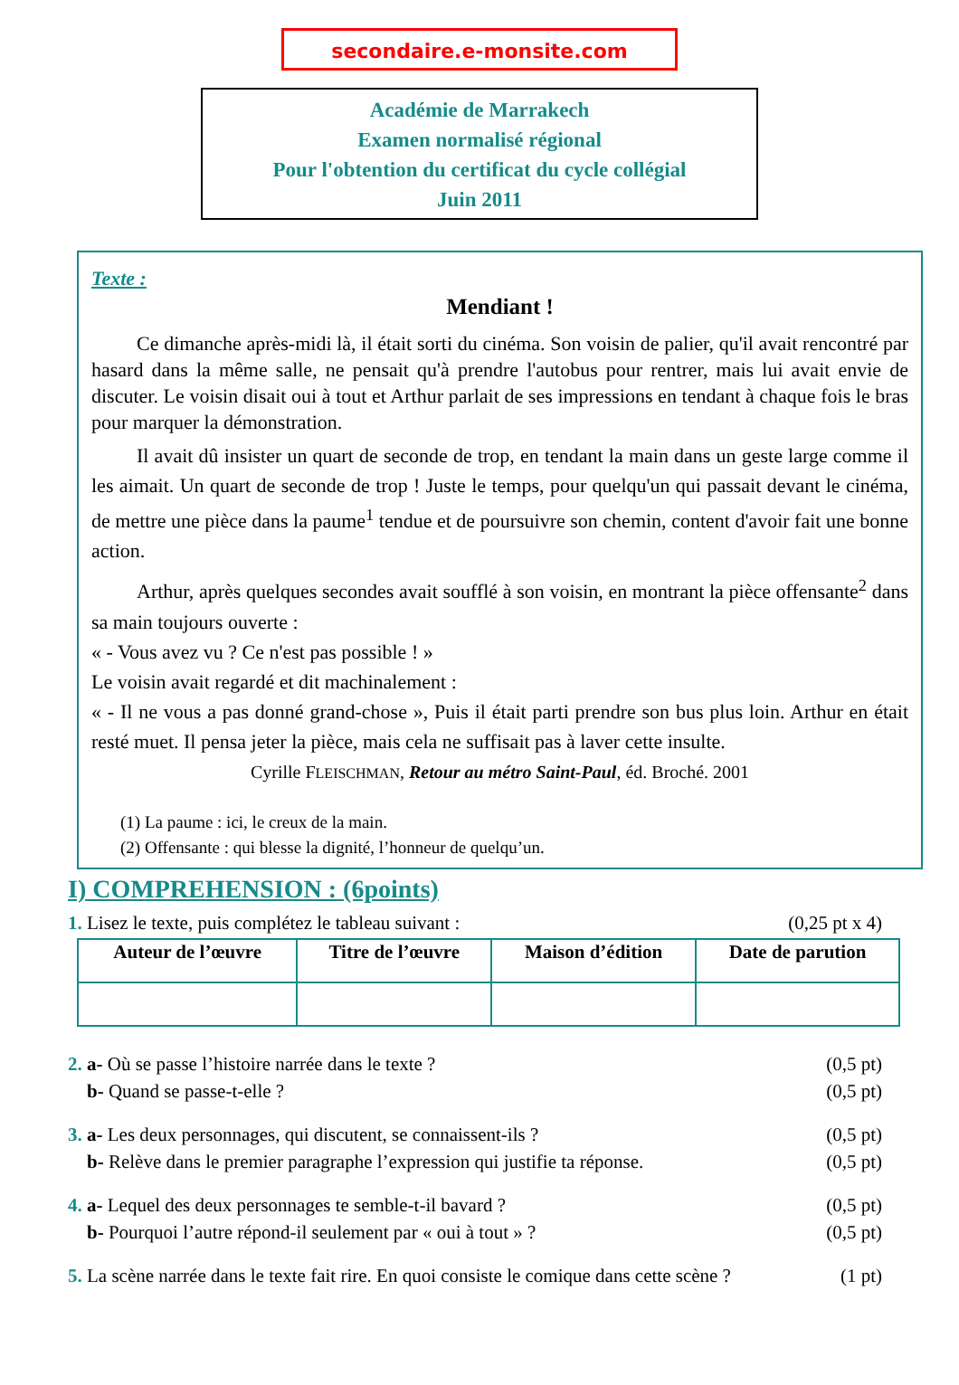secondaire.e-monsite.com
Académie de Marrakech
Examen normalisé régional
Pour l'obtention du certificat du cycle collégial
Juin 2011
Texte :
Mendiant !
Ce dimanche après-midi là, il était sorti du cinéma. Son voisin de palier, qu'il avait rencontré par hasard dans la même salle, ne pensait qu'à prendre l'autobus pour rentrer, mais lui avait envie de discuter. Le voisin disait oui à tout et Arthur parlait de ses impressions en tendant à chaque fois le bras pour marquer la démonstration.
Il avait dû insister un quart de seconde de trop, en tendant la main dans un geste large comme il les aimait. Un quart de seconde de trop ! Juste le temps, pour quelqu'un qui passait devant le cinéma, de mettre une pièce dans la paume<sup>1</sup> tendue et de poursuivre son chemin, content d'avoir fait une bonne action.
Arthur, après quelques secondes avait soufflé à son voisin, en montrant la pièce offensante<sup>2</sup> dans sa main toujours ouverte :
« - Vous avez vu ? Ce n'est pas possible ! »
Le voisin avait regardé et dit machinalement :
« - Il ne vous a pas donné grand-chose », Puis il était parti prendre son bus plus loin. Arthur en était resté muet. Il pensa jeter la pièce, mais cela ne suffisait pas à laver cette insulte.
Cyrille FLEISCHMAN, Retour au métro Saint-Paul, éd. Broché. 2001
(1) La paume : ici, le creux de la main.
(2) Offensante : qui blesse la dignité, l’honneur de quelqu’un.
I) COMPREHENSION : (6points)
1. Lisez le texte, puis complétez le tableau suivant : (0,25 pt x 4)
| Auteur de l’œuvre | Titre de l’œuvre | Maison d’édition | Date de parution |
| --- | --- | --- | --- |
2. a- Où se passe l’histoire narrée dans le texte ? (0,5 pt)
b- Quand se passe-t-elle ? (0,5 pt)
3. a- Les deux personnages, qui discutent, se connaissent-ils ? (0,5 pt)
b- Relève dans le premier paragraphe l’expression qui justifie ta réponse. (0,5 pt)
4. a- Lequel des deux personnages te semble-t-il bavard ? (0,5 pt)
b- Pourquoi l’autre répond-il seulement par « oui à tout » ? (0,5 pt)
5. La scène narrée dans le texte fait rire. En quoi consiste le comique dans cette scène ? (1 pt)